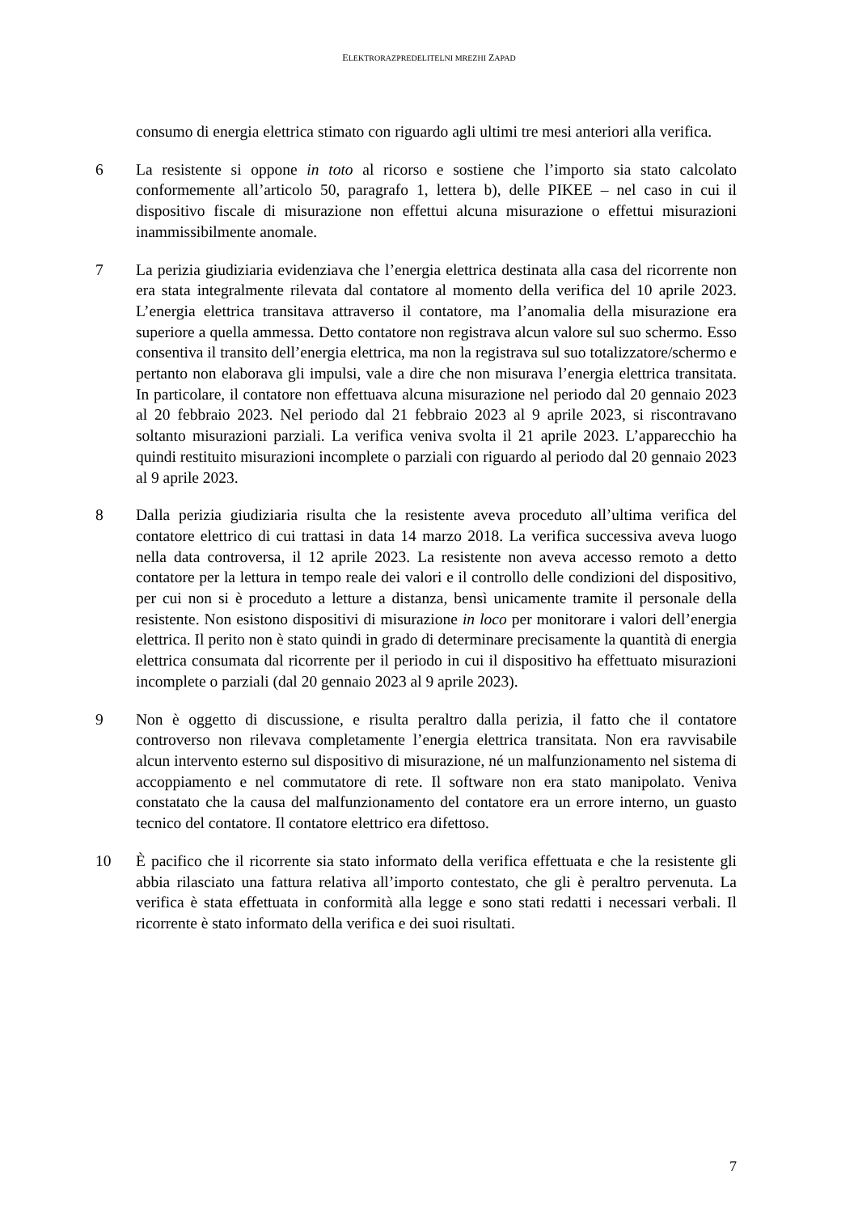ELEKTRORAZPREDELITELNI MREZHI ZAPAD
consumo di energia elettrica stimato con riguardo agli ultimi tre mesi anteriori alla verifica.
6 La resistente si oppone in toto al ricorso e sostiene che l’importo sia stato calcolato conformemente all’articolo 50, paragrafo 1, lettera b), delle PIKEE – nel caso in cui il dispositivo fiscale di misurazione non effettui alcuna misurazione o effettui misurazioni inammissibilmente anomale.
7 La perizia giudiziaria evidenziava che l’energia elettrica destinata alla casa del ricorrente non era stata integralmente rilevata dal contatore al momento della verifica del 10 aprile 2023. L’energia elettrica transitava attraverso il contatore, ma l’anomalia della misurazione era superiore a quella ammessa. Detto contatore non registrava alcun valore sul suo schermo. Esso consentiva il transito dell’energia elettrica, ma non la registrava sul suo totalizzatore/schermo e pertanto non elaborava gli impulsi, vale a dire che non misurava l’energia elettrica transitata. In particolare, il contatore non effettuava alcuna misurazione nel periodo dal 20 gennaio 2023 al 20 febbraio 2023. Nel periodo dal 21 febbraio 2023 al 9 aprile 2023, si riscontravano soltanto misurazioni parziali. La verifica veniva svolta il 21 aprile 2023. L’apparecchio ha quindi restituito misurazioni incomplete o parziali con riguardo al periodo dal 20 gennaio 2023 al 9 aprile 2023.
8 Dalla perizia giudiziaria risulta che la resistente aveva proceduto all’ultima verifica del contatore elettrico di cui trattasi in data 14 marzo 2018. La verifica successiva aveva luogo nella data controversa, il 12 aprile 2023. La resistente non aveva accesso remoto a detto contatore per la lettura in tempo reale dei valori e il controllo delle condizioni del dispositivo, per cui non si è proceduto a letture a distanza, bensì unicamente tramite il personale della resistente. Non esistono dispositivi di misurazione in loco per monitorare i valori dell’energia elettrica. Il perito non è stato quindi in grado di determinare precisamente la quantità di energia elettrica consumata dal ricorrente per il periodo in cui il dispositivo ha effettuato misurazioni incomplete o parziali (dal 20 gennaio 2023 al 9 aprile 2023).
9 Non è oggetto di discussione, e risulta peraltro dalla perizia, il fatto che il contatore controverso non rilevava completamente l’energia elettrica transitata. Non era ravvisabile alcun intervento esterno sul dispositivo di misurazione, né un malfunzionamento nel sistema di accoppiamento e nel commutatore di rete. Il software non era stato manipolato. Veniva constatato che la causa del malfunzionamento del contatore era un errore interno, un guasto tecnico del contatore. Il contatore elettrico era difettoso.
10 È pacifico che il ricorrente sia stato informato della verifica effettuata e che la resistente gli abbia rilasciato una fattura relativa all’importo contestato, che gli è peraltro pervenuta. La verifica è stata effettuata in conformità alla legge e sono stati redatti i necessari verbali. Il ricorrente è stato informato della verifica e dei suoi risultati.
7